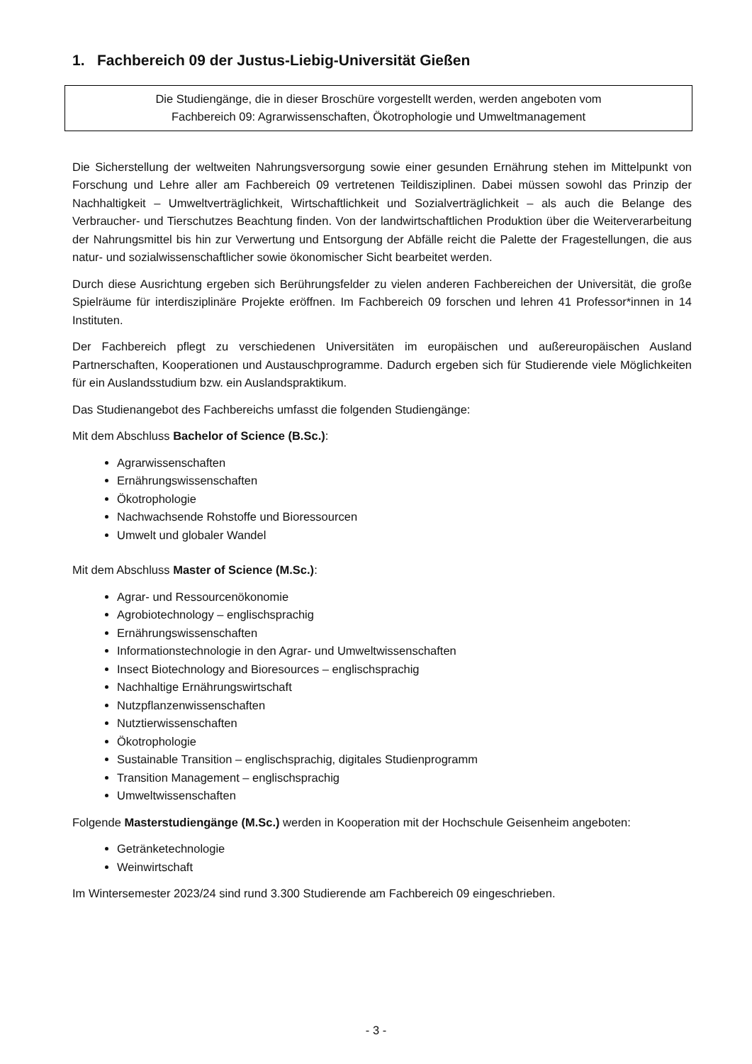1. Fachbereich 09 der Justus-Liebig-Universität Gießen
Die Studiengänge, die in dieser Broschüre vorgestellt werden, werden angeboten vom
Fachbereich 09: Agrarwissenschaften, Ökotrophologie und Umweltmanagement
Die Sicherstellung der weltweiten Nahrungsversorgung sowie einer gesunden Ernährung stehen im Mittelpunkt von Forschung und Lehre aller am Fachbereich 09 vertretenen Teildisziplinen. Dabei müssen sowohl das Prinzip der Nachhaltigkeit – Umweltverträglichkeit, Wirtschaftlichkeit und Sozialverträglichkeit – als auch die Belange des Verbraucher- und Tierschutzes Beachtung finden. Von der landwirtschaftlichen Produktion über die Weiterverarbeitung der Nahrungsmittel bis hin zur Verwertung und Entsorgung der Abfälle reicht die Palette der Fragestellungen, die aus natur- und sozialwissenschaftlicher sowie ökonomischer Sicht bearbeitet werden.
Durch diese Ausrichtung ergeben sich Berührungsfelder zu vielen anderen Fachbereichen der Universität, die große Spielräume für interdisziplinäre Projekte eröffnen. Im Fachbereich 09 forschen und lehren 41 Professor*innen in 14 Instituten.
Der Fachbereich pflegt zu verschiedenen Universitäten im europäischen und außereuropäischen Ausland Partnerschaften, Kooperationen und Austauschprogramme. Dadurch ergeben sich für Studierende viele Möglichkeiten für ein Auslandsstudium bzw. ein Auslandspraktikum.
Das Studienangebot des Fachbereichs umfasst die folgenden Studiengänge:
Mit dem Abschluss Bachelor of Science (B.Sc.):
Agrarwissenschaften
Ernährungswissenschaften
Ökotrophologie
Nachwachsende Rohstoffe und Bioressourcen
Umwelt und globaler Wandel
Mit dem Abschluss Master of Science (M.Sc.):
Agrar- und Ressourcenökonomie
Agrobiotechnology – englischsprachig
Ernährungswissenschaften
Informationstechnologie in den Agrar- und Umweltwissenschaften
Insect Biotechnology and Bioresources – englischsprachig
Nachhaltige Ernährungswirtschaft
Nutzpflanzenwissenschaften
Nutztierwissenschaften
Ökotrophologie
Sustainable Transition – englischsprachig, digitales Studienprogramm
Transition Management – englischsprachig
Umweltwissenschaften
Folgende Masterstudiengänge (M.Sc.) werden in Kooperation mit der Hochschule Geisenheim angeboten:
Getränketechnologie
Weinwirtschaft
Im Wintersemester 2023/24 sind rund 3.300 Studierende am Fachbereich 09 eingeschrieben.
- 3 -